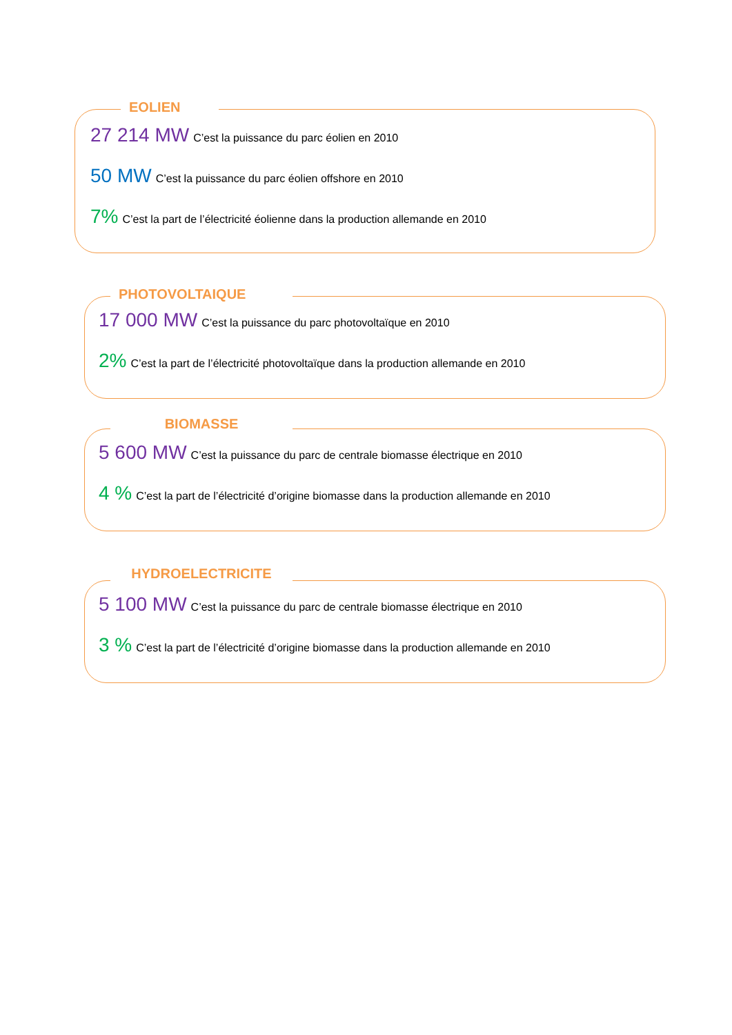EOLIEN
27 214 MW C’est la puissance du parc éolien en 2010
50 MW C’est la puissance du parc éolien offshore en 2010
7% C’est la part de l’électricité éolienne dans la production allemande en 2010
PHOTOVOLTAIQUE
17 000 MW C’est la puissance du parc photovoltaïque en 2010
2% C’est la part de l’électricité photovoltaïque dans la production allemande en 2010
BIOMASSE
5 600 MW C’est la puissance du parc de centrale biomasse électrique en 2010
4 % C’est la part de l’électricité d’origine biomasse dans la production allemande en 2010
HYDROELECTRICITE
5 100 MW C’est la puissance du parc de centrale biomasse électrique en 2010
3 % C’est la part de l’électricité d’origine biomasse dans la production allemande en 2010